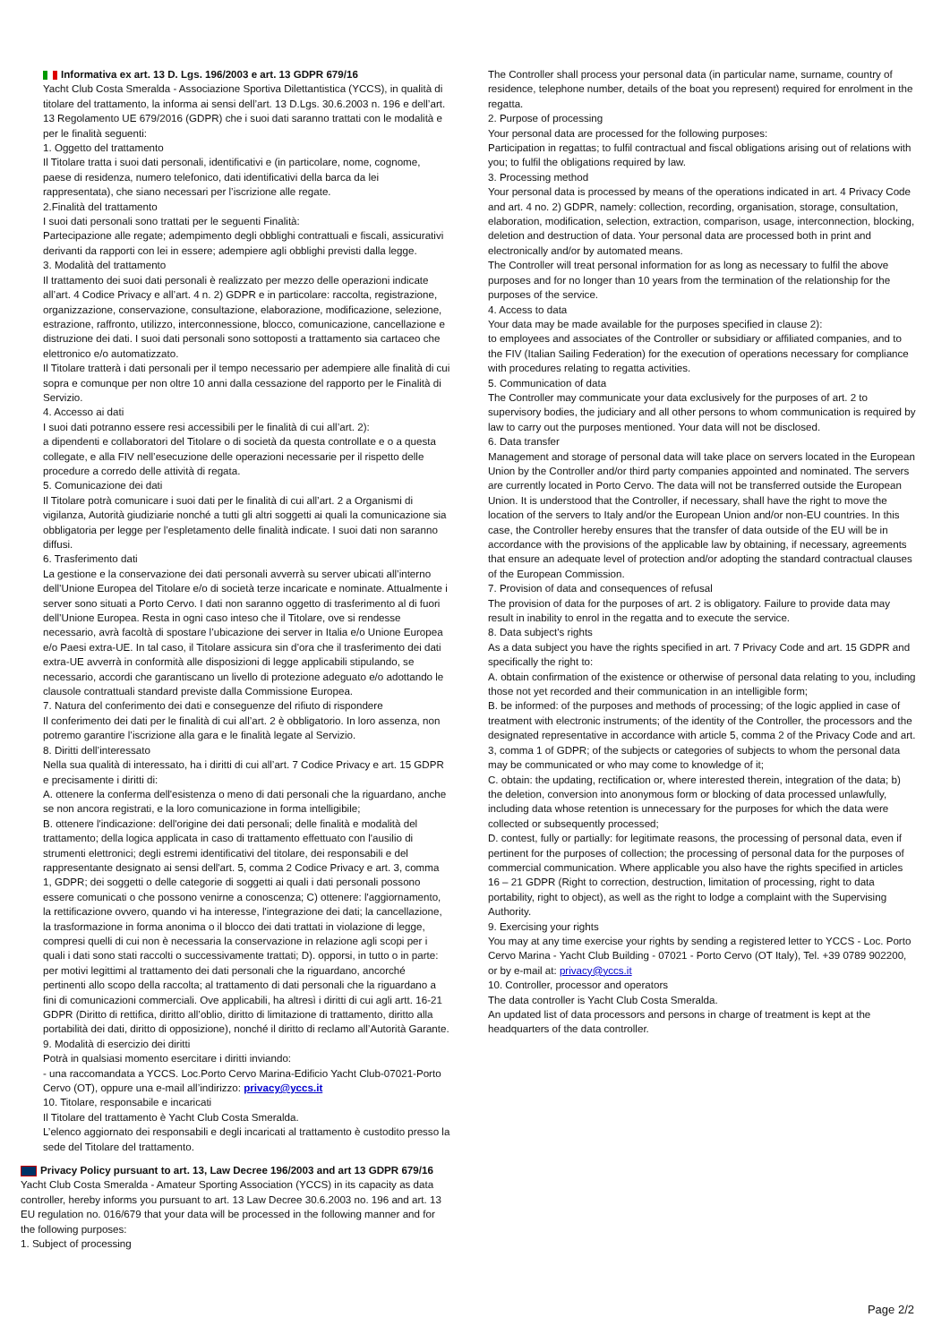Informativa ex art. 13 D. Lgs. 196/2003 e art. 13 GDPR 679/16
Yacht Club Costa Smeralda - Associazione Sportiva Dilettantistica (YCCS), in qualità di titolare del trattamento, la informa ai sensi dell’art. 13 D.Lgs. 30.6.2003 n. 196 e dell’art. 13 Regolamento UE 679/2016 (GDPR) che i suoi dati saranno trattati con le modalità e per le finalità seguenti:
1. Oggetto del trattamento
Il Titolare tratta i suoi dati personali, identificativi e (in particolare, nome, cognome, paese di residenza, numero telefonico, dati identificativi della barca da lei rappresentata), che siano necessari per l’iscrizione alle regate.
2.Finalità del trattamento
I suoi dati personali sono trattati per le seguenti Finalità:
Partecipazione alle regate; adempimento degli obblighi contrattuali e fiscali, assicurativi derivanti da rapporti con lei in essere; adempiere agli obblighi previsti dalla legge.
3. Modalità del trattamento
Il trattamento dei suoi dati personali è realizzato per mezzo delle operazioni indicate all’art. 4 Codice Privacy e all’art. 4 n. 2) GDPR e in particolare: raccolta, registrazione, organizzazione, conservazione, consultazione, elaborazione, modificazione, selezione, estrazione, raffronto, utilizzo, interconnessione, blocco, comunicazione, cancellazione e distruzione dei dati. I suoi dati personali sono sottoposti a trattamento sia cartaceo che elettronico e/o automatizzato.
Il Titolare tratterà i dati personali per il tempo necessario per adempiere alle finalità di cui sopra e comunque per non oltre 10 anni dalla cessazione del rapporto per le Finalità di Servizio.
4. Accesso ai dati
I suoi dati potranno essere resi accessibili per le finalità di cui all’art. 2):
a dipendenti e collaboratori del Titolare o di società da questa controllate e o a questa collegate, e alla FIV nell’esecuzione delle operazioni necessarie per il rispetto delle procedure a corredo delle attività di regata.
5. Comunicazione dei dati
Il Titolare potrà comunicare i suoi dati per le finalità di cui all’art. 2 a Organismi di vigilanza, Autorità giudiziarie nonché a tutti gli altri soggetti ai quali la comunicazione sia obbligatoria per legge per l’espletamento delle finalità indicate. I suoi dati non saranno diffusi.
6. Trasferimento dati
La gestione e la conservazione dei dati personali avverrà su server ubicati all’interno dell’Unione Europea del Titolare e/o di società terze incaricate e nominate. Attualmente i server sono situati a Porto Cervo. I dati non saranno oggetto di trasferimento al di fuori dell’Unione Europea. Resta in ogni caso inteso che il Titolare, ove si rendesse necessario, avrà facoltà di spostare l’ubicazione dei server in Italia e/o Unione Europea e/o Paesi extra-UE. In tal caso, il Titolare assicura sin d’ora che il trasferimento dei dati extra-UE avverrà in conformità alle disposizioni di legge applicabili stipulando, se necessario, accordi che garantiscano un livello di protezione adeguato e/o adottando le clausole contrattuali standard previste dalla Commissione Europea.
7. Natura del conferimento dei dati e conseguenze del rifiuto di rispondere
Il conferimento dei dati per le finalità di cui all’art. 2 è obbligatorio. In loro assenza, non potremo garantire l’iscrizione alla gara e le finalità legate al Servizio.
8. Diritti dell’interessato
Nella sua qualità di interessato, ha i diritti di cui all’art. 7 Codice Privacy e art. 15 GDPR e precisamente i diritti di:
A. ottenere la conferma dell'esistenza o meno di dati personali che la riguardano, anche se non ancora registrati, e la loro comunicazione in forma intelligibile;
B. ottenere l'indicazione: dell'origine dei dati personali; delle finalità e modalità del trattamento; della logica applicata in caso di trattamento effettuato con l'ausilio di strumenti elettronici; degli estremi identificativi del titolare, dei responsabili e del rappresentante designato ai sensi dell'art. 5, comma 2 Codice Privacy e art. 3, comma 1, GDPR; dei soggetti o delle categorie di soggetti ai quali i dati personali possono essere comunicati o che possono venirne a conoscenza; C) ottenere: l'aggiornamento, la rettificazione ovvero, quando vi ha interesse, l'integrazione dei dati; la cancellazione, la trasformazione in forma anonima o il blocco dei dati trattati in violazione di legge, compresi quelli di cui non è necessaria la conservazione in relazione agli scopi per i quali i dati sono stati raccolti o successivamente trattati; D). opporsi, in tutto o in parte: per motivi legittimi al trattamento dei dati personali che la riguardano, ancorché pertinenti allo scopo della raccolta; al trattamento di dati personali che la riguardano a fini di comunicazioni commerciali. Ove applicabili, ha altresì i diritti di cui agli artt. 16-21 GDPR (Diritto di rettifica, diritto all’oblio, diritto di limitazione di trattamento, diritto alla portabilità dei dati, diritto di opposizione), nonché il diritto di reclamo all’Autorità Garante.
9. Modalità di esercizio dei diritti
Potrà in qualsiasi momento esercitare i diritti inviando:
- una raccomandata a YCCS. Loc.Porto Cervo Marina-Edificio Yacht Club-07021-Porto Cervo (OT), oppure una e-mail all’indirizzo: privacy@yccs.it
10. Titolare, responsabile e incaricati
Il Titolare del trattamento è Yacht Club Costa Smeralda.
L’elenco aggiornato dei responsabili e degli incaricati al trattamento è custodito presso la sede del Titolare del trattamento.
Privacy Policy pursuant to art. 13, Law Decree 196/2003 and art 13 GDPR 679/16
Yacht Club Costa Smeralda - Amateur Sporting Association (YCCS) in its capacity as data controller, hereby informs you pursuant to art. 13 Law Decree 30.6.2003 no. 196 and art. 13 EU regulation no. 016/679 that your data will be processed in the following manner and for the following purposes:
1. Subject of processing
The Controller shall process your personal data (in particular name, surname, country of residence, telephone number, details of the boat you represent) required for enrolment in the regatta.
2. Purpose of processing
Your personal data are processed for the following purposes:
Participation in regattas; to fulfil contractual and fiscal obligations arising out of relations with you; to fulfil the obligations required by law.
3. Processing method
Your personal data is processed by means of the operations indicated in art. 4 Privacy Code and art. 4 no. 2) GDPR, namely: collection, recording, organisation, storage, consultation, elaboration, modification, selection, extraction, comparison, usage, interconnection, blocking, deletion and destruction of data. Your personal data are processed both in print and electronically and/or by automated means.
The Controller will treat personal information for as long as necessary to fulfil the above purposes and for no longer than 10 years from the termination of the relationship for the purposes of the service.
4. Access to data
Your data may be made available for the purposes specified in clause 2):
to employees and associates of the Controller or subsidiary or affiliated companies, and to the FIV (Italian Sailing Federation) for the execution of operations necessary for compliance with procedures relating to regatta activities.
5. Communication of data
The Controller may communicate your data exclusively for the purposes of art. 2 to supervisory bodies, the judiciary and all other persons to whom communication is required by law to carry out the purposes mentioned. Your data will not be disclosed.
6. Data transfer
Management and storage of personal data will take place on servers located in the European Union by the Controller and/or third party companies appointed and nominated. The servers are currently located in Porto Cervo. The data will not be transferred outside the European Union. It is understood that the Controller, if necessary, shall have the right to move the location of the servers to Italy and/or the European Union and/or non-EU countries. In this case, the Controller hereby ensures that the transfer of data outside of the EU will be in accordance with the provisions of the applicable law by obtaining, if necessary, agreements that ensure an adequate level of protection and/or adopting the standard contractual clauses of the European Commission.
7. Provision of data and consequences of refusal
The provision of data for the purposes of art. 2 is obligatory. Failure to provide data may result in inability to enrol in the regatta and to execute the service.
8. Data subject's rights
As a data subject you have the rights specified in art. 7 Privacy Code and art. 15 GDPR and specifically the right to:
A. obtain confirmation of the existence or otherwise of personal data relating to you, including those not yet recorded and their communication in an intelligible form;
B. be informed: of the purposes and methods of processing; of the logic applied in case of treatment with electronic instruments; of the identity of the Controller, the processors and the designated representative in accordance with article 5, comma 2 of the Privacy Code and art. 3, comma 1 of GDPR; of the subjects or categories of subjects to whom the personal data may be communicated or who may come to knowledge of it;
C. obtain: the updating, rectification or, where interested therein, integration of the data; b) the deletion, conversion into anonymous form or blocking of data processed unlawfully, including data whose retention is unnecessary for the purposes for which the data were collected or subsequently processed;
D. contest, fully or partially: for legitimate reasons, the processing of personal data, even if pertinent for the purposes of collection; the processing of personal data for the purposes of commercial communication. Where applicable you also have the rights specified in articles 16 – 21 GDPR (Right to correction, destruction, limitation of processing, right to data portability, right to object), as well as the right to lodge a complaint with the Supervising Authority.
9. Exercising your rights
You may at any time exercise your rights by sending a registered letter to YCCS - Loc. Porto Cervo Marina - Yacht Club Building - 07021 - Porto Cervo (OT Italy), Tel. +39 0789 902200, or by e-mail at: privacy@yccs.it
10. Controller, processor and operators
The data controller is Yacht Club Costa Smeralda.
An updated list of data processors and persons in charge of treatment is kept at the headquarters of the data controller.
Page 2/2